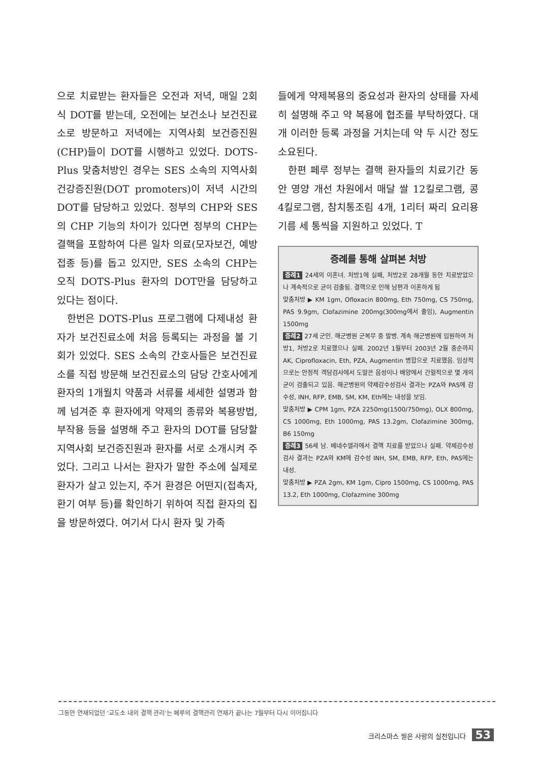으로 치료받는 환자들은 오전과 저녁, 매일 2회식 DOT를 받는데, 오전에는 보건소나 보건진료소로 방문하고 저녁에는 지역사회 보건증진원(CHP)들이 DOT를 시행하고 있었다. DOTS-Plus 맞춤처방인 경우는 SES 소속의 지역사회 건강증진원(DOT promoters)이 저녁 시간의 DOT를 담당하고 있었다. 정부의 CHP와 SES의 CHP 기능의 차이가 있다면 정부의 CHP는 결핵을 포함하여 다른 일차 의료(모자보건, 예방접종 등)를 돕고 있지만, SES 소속의 CHP는 오직 DOTS-Plus 환자의 DOT만을 담당하고 있다는 점이다.
한번은 DOTS-Plus 프로그램에 다제내성 환자가 보건진료소에 처음 등록되는 과정을 볼 기회가 있었다. SES 소속의 간호사들은 보건진료소를 직접 방문해 보건진료소의 담당 간호사에게 환자의 1개월치 약품과 서류를 세세한 설명과 함께 넘겨준 후 환자에게 약제의 종류와 복용방법, 부작용 등을 설명해 주고 환자의 DOT를 담당할 지역사회 보건증진원과 환자를 서로 소개시켜 주었다. 그리고 나서는 환자가 말한 주소에 실제로 환자가 살고 있는지, 주거 환경은 어떤지(접촉자, 환기 여부 등)를 확인하기 위하여 직접 환자의 집을 방문하였다. 여기서 다시 환자 및 가족
들에게 약제복용의 중요성과 환자의 상태를 자세히 설명해 주고 약 복용에 협조를 부탁하였다. 대개 이러한 등록 과정을 거치는데 약 두 시간 정도 소요된다.
한편 페루 정부는 결핵 환자들의 치료기간 동안 영양 개선 차원에서 매달 쌀 12킬로그램, 콩 4킬로그램, 참치통조림 4개, 1리터 짜리 요리용 기름 세 통씩을 지원하고 있었다. T
증례를 통해 살펴본 처방
증례1 24세의 이혼녀. 처방1에 실패, 처방2로 28개월 동안 치료받았으나 계속적으로 균이 검출됨. 결핵으로 인해 남편과 이혼하게 됨
맞춤처방 ▶ KM 1gm, Ofloxacin 800mg, Eth 750mg, CS 750mg, PAS 9.9gm, Clofazimine 200mg(300mg에서 줄임), Augmentin 1500mg
증례2 27세 군인. 해군병원 군복무 중 발병. 계속 해군병원에 입원하여 처방1, 처방2로 치료했으나 실패. 2002년 1월부터 2003년 2월 중순까지 AK, Ciprofloxacin, Eth, PZA, Augmentin 병합으로 치료했음. 임상적으로는 안정적 객담검사에서 도말은 음성이나 배양에서 간헐적으로 몇 개의 균이 검출되고 있음. 해군병원의 약제감수성검사 결과는 PZA와 PAS에 감수성, INH, RFP, EMB, SM, KM, Eth에는 내성을 보임.
맞춤처방 ▶ CPM 1gm, PZA 2250mg(1500/750mg), OLX 800mg, CS 1000mg, Eth 1000mg, PAS 13.2gm, Clofazimine 300mg, B6 150mg
증례3 56세 남. 베네수엘라에서 결핵 치료를 받았으나 실패. 약제감수성검사 결과는 PZA와 KM에 감수성 INH, SM, EMB, RFP, Eth, PAS에는 내성.
맞춤처방 ▶ PZA 2gm, KM 1gm, Cipro 1500mg, CS 1000mg, PAS 13.2, Eth 1000mg, Clofazmine 300mg
그동안 연재되었던 '교도소 내의 결핵 관리'는 페루의 결핵관리 연재가 끝나는 7월부터 다시 이어집니다
크리스마스 씰은 사랑의 실천입니다 53